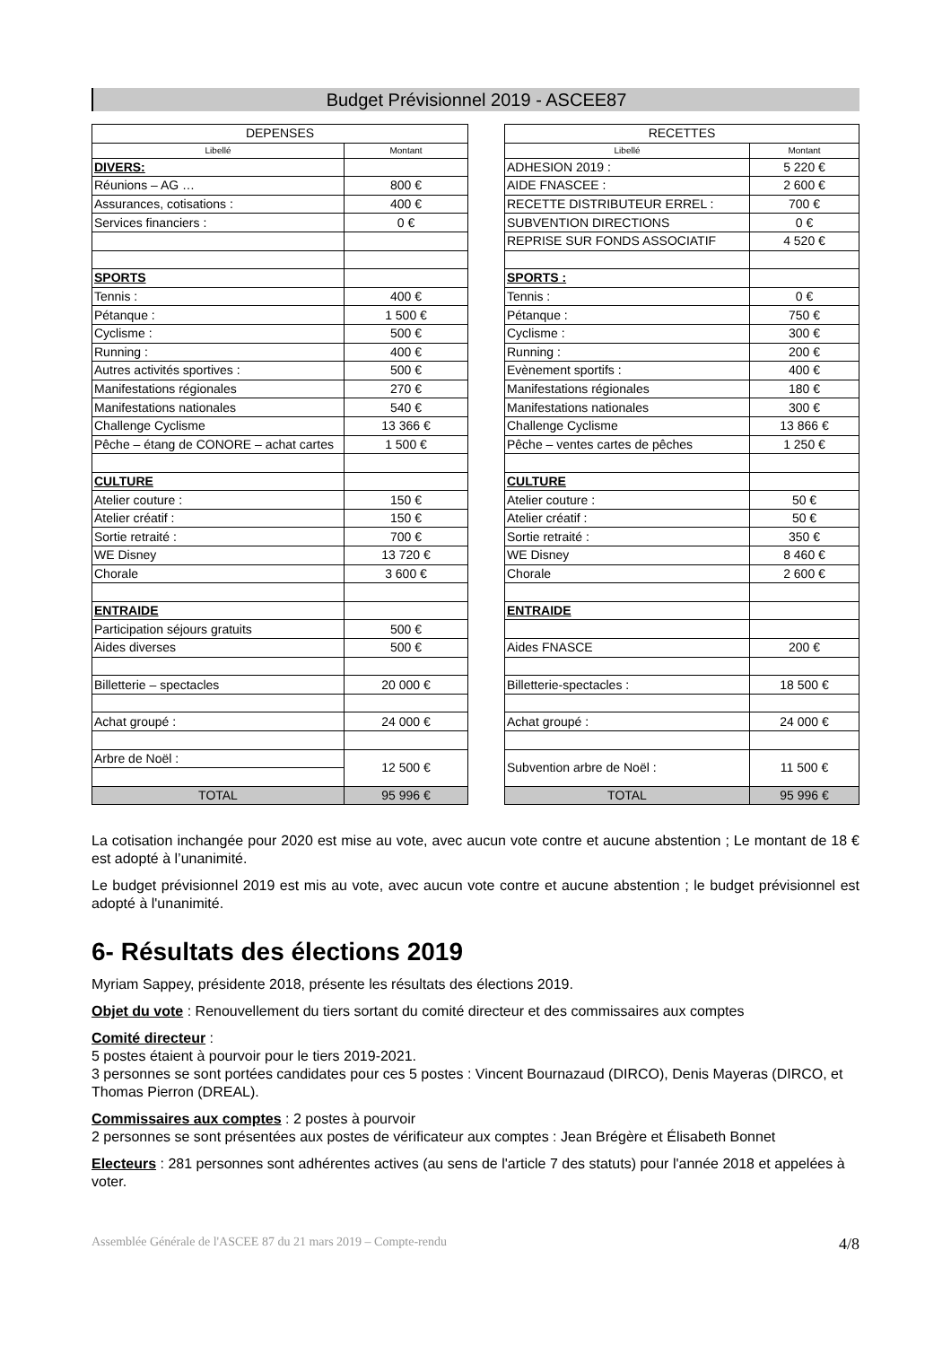Budget Prévisionnel 2019 - ASCEE87
| DEPENSES | |
| --- | --- |
| Libellé | Montant |
| DIVERS: | |
| Réunions – AG … | 800 € |
| Assurances, cotisations : | 400 € |
| Services financiers : | 0 € |
| SPORTS | |
| Tennis : | 400 € |
| Pétanque : | 1 500 € |
| Cyclisme : | 500 € |
| Running : | 400 € |
| Autres activités sportives : | 500 € |
| Manifestations régionales | 270 € |
| Manifestations nationales | 540 € |
| Challenge Cyclisme | 13 366 € |
| Pêche – étang de CONORE – achat cartes | 1 500 € |
| CULTURE | |
| Atelier couture : | 150 € |
| Atelier créatif : | 150 € |
| Sortie retraité : | 700 € |
| WE Disney | 13 720 € |
| Chorale | 3 600 € |
| ENTRAIDE | |
| Participation séjours gratuits | 500 € |
| Aides diverses | 500 € |
| Billetterie – spectacles | 20 000 € |
| Achat groupé : | 24 000 € |
| Arbre de Noël : | 12 500 € |
| TOTAL | 95 996 € |
| RECETTES | |
| --- | --- |
| Libellé | Montant |
| ADHESION 2019 : | 5 220 € |
| AIDE FNASCEE : | 2 600 € |
| RECETTE DISTRIBUTEUR ERREL : | 700 € |
| SUBVENTION DIRECTIONS | 0 € |
| REPRISE SUR FONDS ASSOCIATIF | 4 520 € |
| SPORTS : | |
| Tennis : | 0 € |
| Pétanque : | 750 € |
| Cyclisme : | 300 € |
| Running : | 200 € |
| Evènement sportifs : | 400 € |
| Manifestations régionales | 180 € |
| Manifestations nationales | 300 € |
| Challenge Cyclisme | 13 866 € |
| Pêche – ventes cartes de pêches | 1 250 € |
| CULTURE | |
| Atelier couture : | 50 € |
| Atelier créatif : | 50 € |
| Sortie retraité : | 350 € |
| WE Disney | 8 460 € |
| Chorale | 2 600 € |
| ENTRAIDE | |
| Aides FNASCE | 200 € |
| Billetterie-spectacles : | 18 500 € |
| Achat groupé : | 24 000 € |
| Subvention arbre de Noël : | 11 500 € |
| TOTAL | 95 996 € |
La cotisation inchangée pour 2020 est mise au vote, avec aucun vote contre et aucune abstention ; Le montant de 18 € est adopté à l’unanimité.
Le budget prévisionnel 2019 est mis au vote, avec aucun vote contre et aucune abstention ; le budget prévisionnel est adopté à l'unanimité.
6- Résultats des élections 2019
Myriam Sappey, présidente 2018, présente les résultats des élections 2019.
Objet du vote : Renouvellement du tiers sortant du comité directeur et des commissaires aux comptes
Comité directeur :
5 postes étaient à pourvoir pour le tiers 2019-2021.
3 personnes se sont portées candidates pour ces 5 postes : Vincent Bournazaud (DIRCO), Denis Mayeras (DIRCO, et Thomas Pierron (DREAL).
Commissaires aux comptes : 2 postes à pourvoir
2 personnes se sont présentées aux postes de vérificateur aux comptes : Jean Brégère et Élisabeth Bonnet
Electeurs : 281 personnes sont adhérentes actives (au sens de l'article 7 des statuts) pour l'année 2018 et appelées à voter.
Assemblée Générale de l'ASCEE 87 du 21 mars 2019 – Compte-rendu 4/8